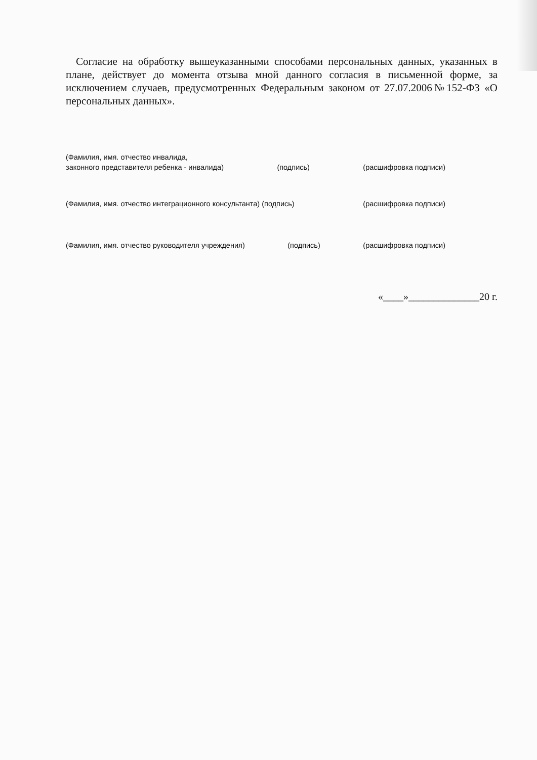Согласие на обработку вышеуказанными способами персональных данных, указанных в плане, действует до момента отзыва мной данного согласия в письменной форме, за исключением случаев, предусмотренных Федеральным законом от 27.07.2006№152-ФЗ «О персональных данных».
(Фамилия, имя. отчество инвалида,
законного представителя ребенка - инвалида) (подпись) (расшифровка подписи)
(Фамилия, имя. отчество интеграционного консультанта) (подпись) (расшифровка подписи)
(Фамилия, имя. отчество руководителя учреждения) (подпись) (расшифровка подписи)
«____»______________20 г.